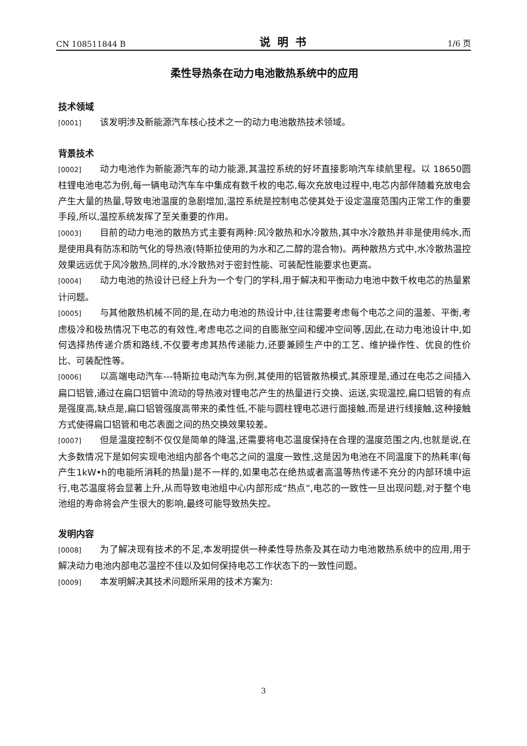CN 108511844 B 说明书 1/6 页
柔性导热条在动力电池散热系统中的应用
技术领域
[0001] 该发明涉及新能源汽车核心技术之一的动力电池散热技术领域。
背景技术
[0002] 动力电池作为新能源汽车的动力能源,其温控系统的好坏直接影响汽车续航里程。以 18650圆柱锂电池电芯为例,每一辆电动汽车车中集成有数千枚的电芯,每次充放电过程中,电芯内部伴随着充放电会产生大量的热量,导致电池温度的急剧增加,温控系统是控制电芯使其处于设定温度范围内正常工作的重要手段,所以,温控系统发挥了至关重要的作用。
[0003] 目前的动力电池的散热方式主要有两种:风冷散热和水冷散热,其中水冷散热并非是使用纯水,而是使用具有防冻和防气化的导热液(特斯拉使用的为水和乙二醇的混合物)。两种散热方式中,水冷散热温控效果远远优于风冷散热,同样的,水冷散热对于密封性能、可装配性能要求也更高。
[0004] 动力电池的热设计已经上升为一个专门的学科,用于解决和平衡动力电池中数千枚电芯的热量累计问题。
[0005] 与其他散热机械不同的是,在动力电池的热设计中,往往需要考虑每个电芯之间的温差、平衡,考虑极冷和极热情况下电芯的有效性,考虑电芯之间的自膨胀空间和缓冲空间等,因此,在动力电池设计中,如何选择热传递介质和路线,不仅要考虑其热传递能力,还要兼顾生产中的工艺、维护操作性、优良的性价比、可装配性等。
[0006] 以高端电动汽车---特斯拉电动汽车为例,其使用的铝管散热模式,其原理是,通过在电芯之间插入扁口铝管,通过在扁口铝管中流动的导热液对锂电芯产生的热量进行交换、运送,实现温控,扁口铝管的有点是强度高,缺点是,扁口铝管强度高带来的柔性低,不能与圆柱锂电芯进行面接触,而是进行线接触,这种接触方式使得扁口铝管和电芯表面之间的热交换效果较差。
[0007] 但是温度控制不仅仅是简单的降温,还需要将电芯温度保持在合理的温度范围之内,也就是说,在大多数情况下是如何实现电池组内部各个电芯之间的温度一致性,这是因为电池在不同温度下的热耗率(每产生1kW•h的电能所消耗的热量)是不一样的,如果电芯在绝热或者高温等热传递不充分的内部环境中运行,电芯温度将会显著上升,从而导致电池组中心内部形成“热点”,电芯的一致性一旦出现问题,对于整个电池组的寿命将会产生很大的影响,最终可能导致热失控。
发明内容
[0008] 为了解决现有技术的不足,本发明提供一种柔性导热条及其在动力电池散热系统中的应用,用于解决动力电池内部电芯温控不佳以及如何保持电芯工作状态下的一致性问题。
[0009] 本发明解决其技术问题所采用的技术方案为:
3